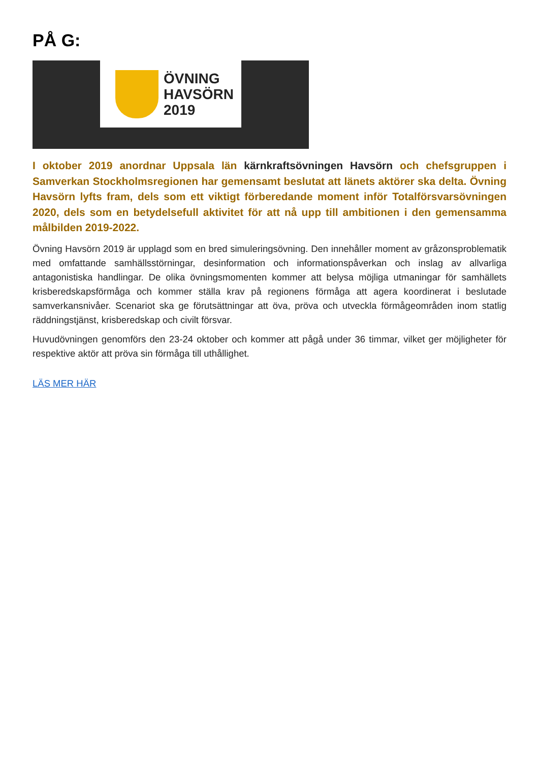PÅ G:
ÖVNING
HAVSÖRN
2019
I oktober 2019 anordnar Uppsala län kärnkraftsövningen Havsörn och chefsgruppen i Samverkan Stockholmsregionen har gemensamt beslutat att länets aktörer ska delta. Övning Havsörn lyfts fram, dels som ett viktigt förberedande moment inför Totalförsvarsövningen 2020, dels som en betydelsefull aktivitet för att nå upp till ambitionen i den gemensamma målbilden 2019-2022.
Övning Havsörn 2019 är upplagd som en bred simuleringsövning. Den innehåller moment av gråzonsproblematik med omfattande samhällsstörningar, desinformation och informationspåverkan och inslag av allvarliga antagonistiska handlingar. De olika övningsmomenten kommer att belysa möjliga utmaningar för samhällets krisberedskapsförmåga och kommer ställa krav på regionens förmåga att agera koordinerat i beslutade samverkansnivåer. Scenariot ska ge förutsättningar att öva, pröva och utveckla förmågeområden inom statlig räddningstjänst, krisberedskap och civilt försvar.
Huvudövningen genomförs den 23-24 oktober och kommer att pågå under 36 timmar, vilket ger möjligheter för respektive aktör att pröva sin förmåga till uthållighet.
LÄS MER HÄR